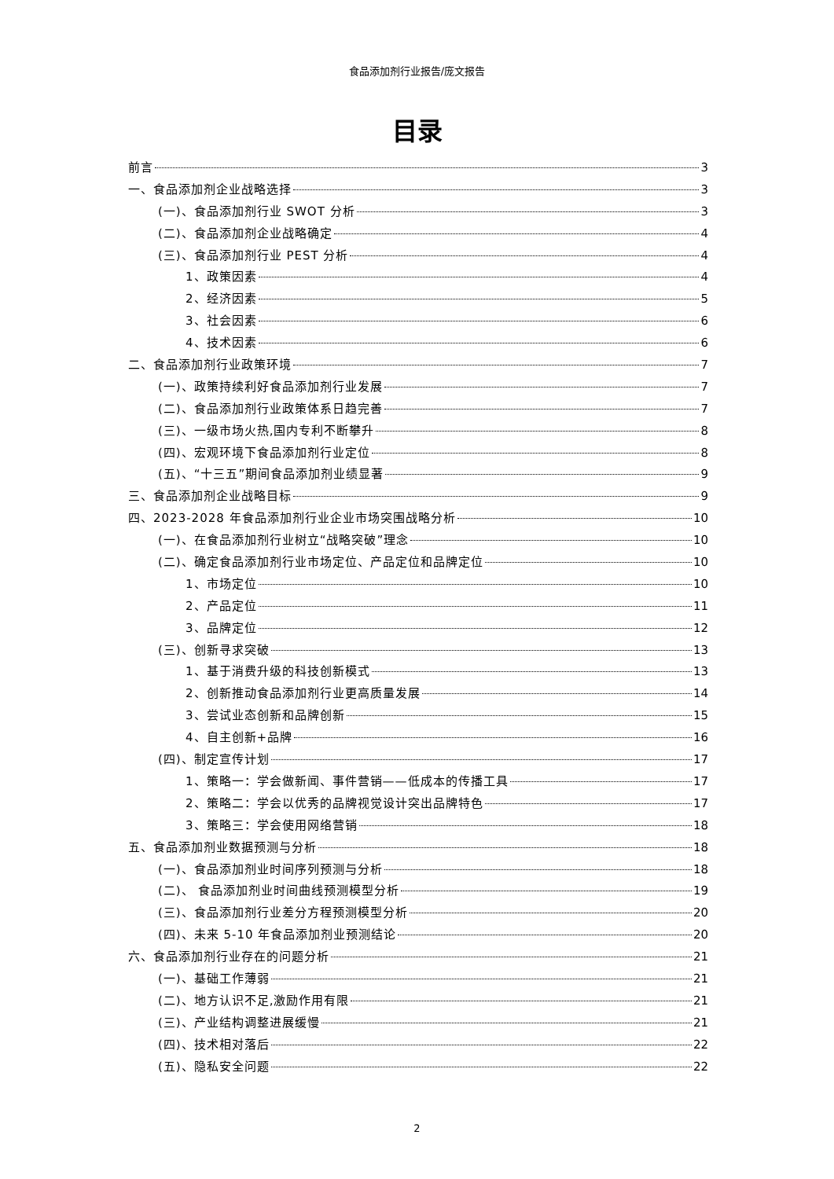食品添加剂行业报告/庞文报告
目录
前言 3
一、食品添加剂企业战略选择 3
(一)、食品添加剂行业 SWOT 分析 3
(二)、食品添加剂企业战略确定 4
(三)、食品添加剂行业 PEST 分析 4
1、政策因素 4
2、经济因素 5
3、社会因素 6
4、技术因素 6
二、食品添加剂行业政策环境 7
(一)、政策持续利好食品添加剂行业发展 7
(二)、食品添加剂行业政策体系日趋完善 7
(三)、一级市场火热,国内专利不断攀升 8
(四)、宏观环境下食品添加剂行业定位 8
(五)、“十三五”期间食品添加剂业绩显著 9
三、食品添加剂企业战略目标 9
四、2023-2028 年食品添加剂行业企业市场突围战略分析 10
(一)、在食品添加剂行业树立“战略突破”理念 10
(二)、确定食品添加剂行业市场定位、产品定位和品牌定位 10
1、市场定位 10
2、产品定位 11
3、品牌定位 12
(三)、创新寻求突破 13
1、基于消费升级的科技创新模式 13
2、创新推动食品添加剂行业更高质量发展 14
3、尝试业态创新和品牌创新 15
4、自主创新+品牌 16
(四)、制定宣传计划 17
1、策略一：学会做新闻、事件营销——低成本的传播工具 17
2、策略二：学会以优秀的品牌视觉设计突出品牌特色 17
3、策略三：学会使用网络营销 18
五、食品添加剂业数据预测与分析 18
(一)、食品添加剂业时间序列预测与分析 18
(二)、 食品添加剂业时间曲线预测模型分析 19
(三)、食品添加剂行业差分方程预测模型分析 20
(四)、未来 5-10 年食品添加剂业预测结论 20
六、食品添加剂行业存在的问题分析 21
(一)、基础工作薄弱 21
(二)、地方认识不足,激励作用有限 21
(三)、产业结构调整进展缓慢 21
(四)、技术相对落后 22
(五)、隐私安全问题 22
2